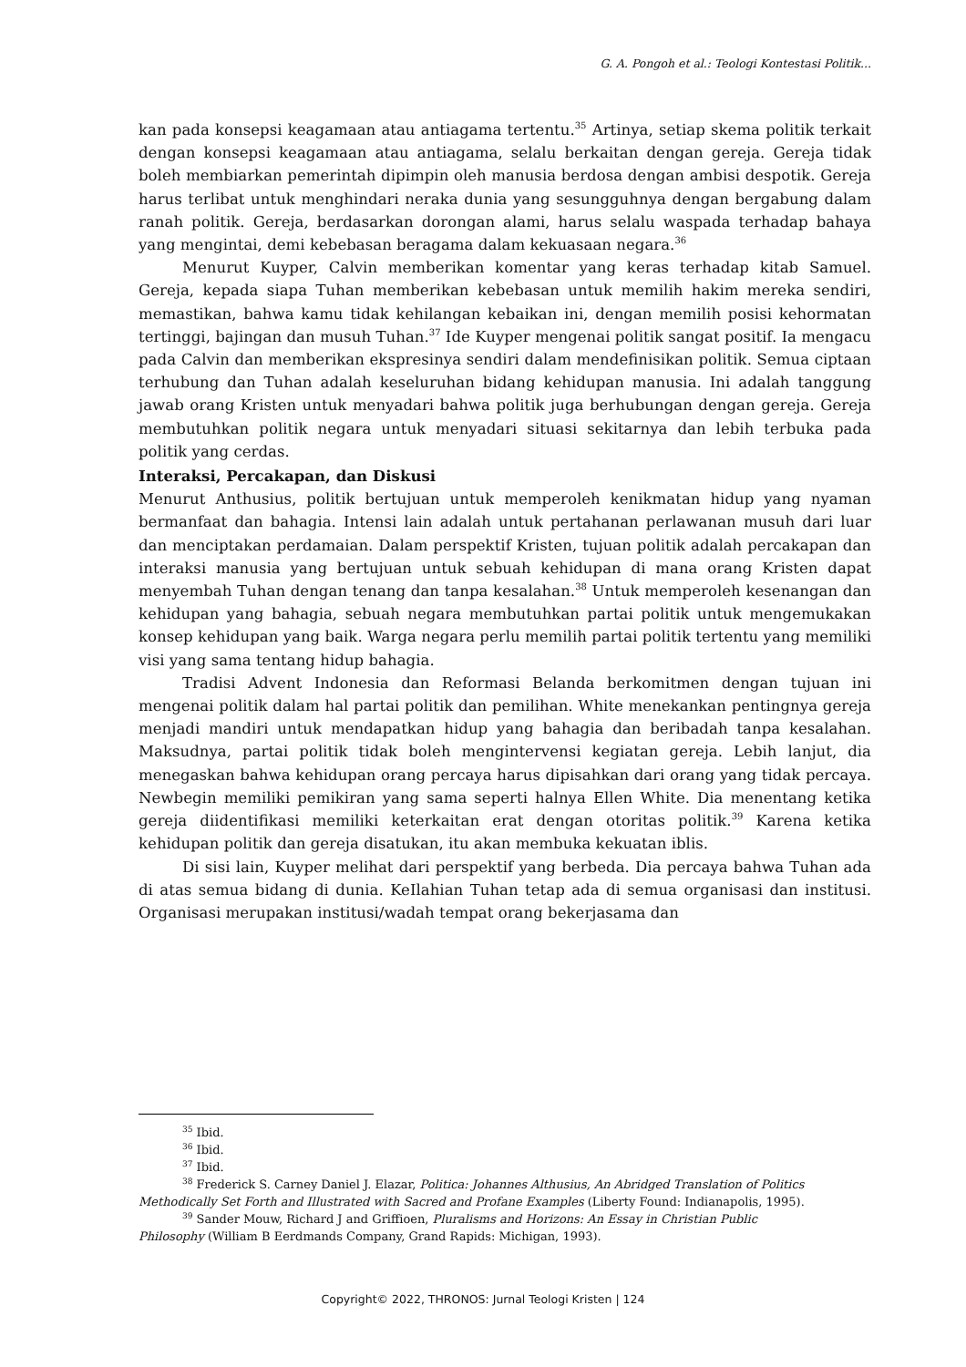G. A. Pongoh et al.: Teologi Kontestasi Politik...
kan pada konsepsi keagamaan atau antiagama tertentu.<sup>35</sup> Artinya, setiap skema politik terkait dengan konsepsi keagamaan atau antiagama, selalu berkaitan dengan gereja. Gereja tidak boleh membiarkan pemerintah dipimpin oleh manusia berdosa dengan ambisi despotik. Gereja harus terlibat untuk menghindari neraka dunia yang sesung­guhnya dengan bergabung dalam ranah politik. Gereja, berdasarkan dorongan alami, harus selalu waspada terhadap bahaya yang mengintai, demi kebebasan beragama dalam kekuasaan negara.<sup>36</sup>
Menurut Kuyper, Calvin memberikan komentar yang keras terhadap kitab Samuel. Gereja, kepada siapa Tuhan memberikan kebebasan untuk memilih hakim mereka sendiri, memastikan, bahwa kamu tidak kehilangan kebaikan ini, dengan memilih posisi kehormatan tertinggi, bajingan dan musuh Tuhan.<sup>37</sup> Ide Kuyper mengenai politik sangat positif. Ia mengacu pada Calvin dan memberikan ekspresinya sendiri dalam mendefinisikan politik. Semua ciptaan terhubung dan Tuhan adalah keseluruhan bidang kehidupan manusia. Ini adalah tanggung jawab orang Kristen untuk menyadari bahwa politik juga berhubungan dengan gereja. Gereja membutuhkan politik negara untuk menyadari situasi sekitarnya dan lebih terbuka pada politik yang cerdas.
Interaksi, Percakapan, dan Diskusi
Menurut Anthusius, politik bertujuan untuk memperoleh kenikmatan hidup yang nya­man bermanfaat dan bahagia. Intensi lain adalah untuk pertahanan perlawanan musuh dari luar dan menciptakan perdamaian. Dalam perspektif Kristen, tujuan politik adalah percakapan dan interaksi manusia yang bertujuan untuk sebuah kehidupan di mana orang Kristen dapat menyembah Tuhan dengan tenang dan tanpa kesalahan.<sup>38</sup> Untuk memperoleh kesenangan dan kehidupan yang bahagia, sebuah negara membutuhkan partai politik untuk mengemukakan konsep kehidupan yang baik. Warga negara perlu memilih partai politik tertentu yang memiliki visi yang sama tentang hidup bahagia.
Tradisi Advent Indonesia dan Reformasi Belanda berkomitmen dengan tujuan ini mengenai politik dalam hal partai politik dan pemilihan. White menekankan pentingnya gereja menjadi mandiri untuk mendapatkan hidup yang bahagia dan beribadah tanpa kesalahan. Maksudnya, partai politik tidak boleh mengintervensi kegiatan gereja. Lebih lanjut, dia menegaskan bahwa kehidupan orang percaya harus dipisahkan dari orang yang tidak percaya. Newbegin memiliki pemikiran yang sama seperti halnya Ellen White. Dia menentang ketika gereja diidentifikasi memiliki keterkaitan erat dengan otoritas politik.<sup>39</sup> Karena ketika kehidupan politik dan gereja disatukan, itu akan membuka kekuatan iblis.
Di sisi lain, Kuyper melihat dari perspektif yang berbeda. Dia percaya bahwa Tuhan ada di atas semua bidang di dunia. KeIlahian Tuhan tetap ada di semua organisasi dan institusi. Organisasi merupakan institusi/wadah tempat orang bekerjasama dan
<sup>35</sup> Ibid.
<sup>36</sup> Ibid.
<sup>37</sup> Ibid.
<sup>38</sup> Frederick S. Carney Daniel J. Elazar, Politica: Johannes Althusius, An Abridged Translation of Politics
Methodically Set Forth and Illustrated with Sacred and Profane Examples (Liberty Found: Indianapolis, 1995).
<sup>39</sup> Sander Mouw, Richard J and Griffioen, Pluralisms and Horizons: An Essay in Christian Public
Philosophy (William B Eerdmands Company, Grand Rapids: Michigan, 1993).
Copyright© 2022, THRONOS: Jurnal Teologi Kristen | 124